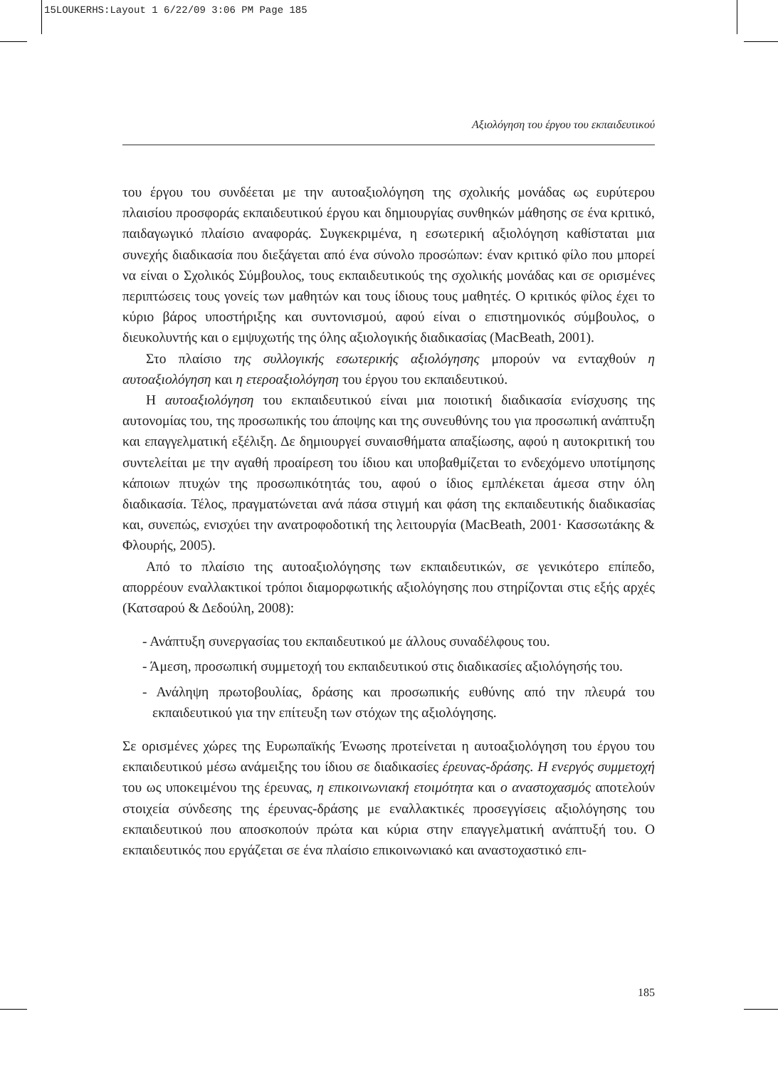15LOUKERHS:Layout 1 6/22/09 3:06 PM Page 185
Αξιολόγηση του έργου του εκπαιδευτικού
του έργου του συνδέεται με την αυτοαξιολόγηση της σχολικής μονάδας ως ευρύτερου πλαισίου προσφοράς εκπαιδευτικού έργου και δημιουργίας συνθηκών μάθησης σε ένα κριτικό, παιδαγωγικό πλαίσιο αναφοράς. Συγκεκριμένα, η εσωτερική αξιολόγηση καθίσταται μια συνεχής διαδικασία που διεξάγεται από ένα σύνολο προσώπων: έναν κριτικό φίλο που μπορεί να είναι ο Σχολικός Σύμβουλος, τους εκπαιδευτικούς της σχολικής μονάδας και σε ορισμένες περιπτώσεις τους γονείς των μαθητών και τους ίδιους τους μαθητές. Ο κριτικός φίλος έχει το κύριο βάρος υποστήριξης και συντονισμού, αφού είναι ο επιστημονικός σύμβουλος, ο διευκολυντής και ο εμψυχωτής της όλης αξιολογικής διαδικασίας (MacBeath, 2001).
Στο πλαίσιο της συλλογικής εσωτερικής αξιολόγησης μπορούν να ενταχθούν η αυτοαξιολόγηση και η ετεροαξιολόγηση του έργου του εκπαιδευτικού.
Η αυτοαξιολόγηση του εκπαιδευτικού είναι μια ποιοτική διαδικασία ενίσχυσης της αυτονομίας του, της προσωπικής του άποψης και της συνευθύνης του για προσωπική ανάπτυξη και επαγγελματική εξέλιξη. Δε δημιουργεί συναισθήματα απαξίωσης, αφού η αυτοκριτική του συντελείται με την αγαθή προαίρεση του ίδιου και υποβαθμίζεται το ενδεχόμενο υποτίμησης κάποιων πτυχών της προσωπικότητάς του, αφού ο ίδιος εμπλέκεται άμεσα στην όλη διαδικασία. Τέλος, πραγματώνεται ανά πάσα στιγμή και φάση της εκπαιδευτικής διαδικασίας και, συνεπώς, ενισχύει την ανατροφοδοτική της λειτουργία (MacBeath, 2001· Κασσωτάκης & Φλουρής, 2005).
Από το πλαίσιο της αυτοαξιολόγησης των εκπαιδευτικών, σε γενικότερο επίπεδο, απορρέουν εναλλακτικοί τρόποι διαμορφωτικής αξιολόγησης που στηρίζονται στις εξής αρχές (Κατσαρού & Δεδούλη, 2008):
- Ανάπτυξη συνεργασίας του εκπαιδευτικού με άλλους συναδέλφους του.
- Άμεση, προσωπική συμμετοχή του εκπαιδευτικού στις διαδικασίες αξιολόγησής του.
- Ανάληψη πρωτοβουλίας, δράσης και προσωπικής ευθύνης από την πλευρά του εκπαιδευτικού για την επίτευξη των στόχων της αξιολόγησης.
Σε ορισμένες χώρες της Ευρωπαϊκής Ένωσης προτείνεται η αυτοαξιολόγηση του έργου του εκπαιδευτικού μέσω ανάμειξης του ίδιου σε διαδικασίες έρευνας-δράσης. Η ενεργός συμμετοχή του ως υποκειμένου της έρευνας, η επικοινωνιακή ετοιμότητα και ο αναστοχασμός αποτελούν στοιχεία σύνδεσης της έρευνας-δράσης με εναλλακτικές προσεγγίσεις αξιολόγησης του εκπαιδευτικού που αποσκοπούν πρώτα και κύρια στην επαγγελματική ανάπτυξή του. Ο εκπαιδευτικός που εργάζεται σε ένα πλαίσιο επικοινωνιακό και αναστοχαστικό επι-
185